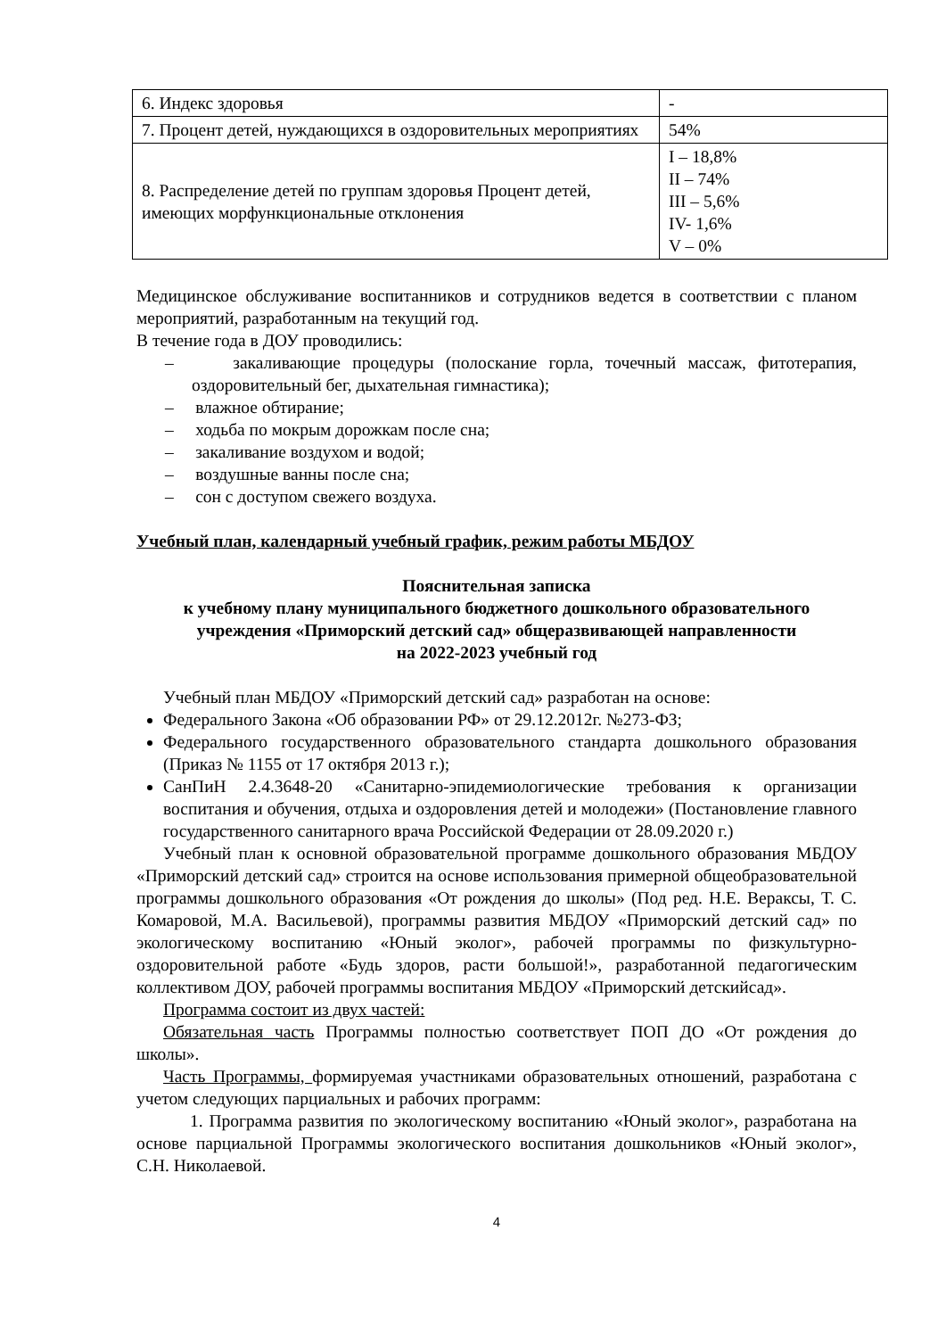| 6. Индекс здоровья | - |
| 7. Процент детей, нуждающихся в оздоровительных мероприятиях | 54% |
| 8. Распределение детей по группам здоровья Процент детей, имеющих морфункциональные отклонения | I – 18,8% II – 74% III – 5,6% IV- 1,6% V – 0% |
Медицинское обслуживание воспитанников и сотрудников ведется в соответствии с планом мероприятий, разработанным на текущий год.
В течение года в ДОУ проводились:
– закаливающие процедуры (полоскание горла, точечный массаж, фитотерапия, оздоровительный бег, дыхательная гимнастика);
– влажное обтирание;
– ходьба по мокрым дорожкам после сна;
– закаливание воздухом и водой;
– воздушные ванны после сна;
– сон с доступом свежего воздуха.
Учебный план, календарный учебный график, режим работы МБДОУ
Пояснительная записка
к учебному плану муниципального бюджетного дошкольного образовательного учреждения «Приморский детский сад» общеразвивающей направленности
на 2022-2023 учебный год
Учебный план МБДОУ «Приморский детский сад» разработан на основе:
Федерального Закона «Об образовании РФ» от 29.12.2012г. №273-ФЗ;
Федерального государственного образовательного стандарта дошкольного образования (Приказ № 1155 от 17 октября 2013 г.);
СанПиН 2.4.3648-20 «Санитарно-эпидемиологические требования к организации воспитания и обучения, отдыха и оздоровления детей и молодежи» (Постановление главного государственного санитарного врача Российской Федерации от 28.09.2020 г.)
Учебный план к основной образовательной программе дошкольного образования МБДОУ «Приморский детский сад» строится на основе использования примерной общеобразовательной программы дошкольного образования «От рождения до школы» (Под ред. Н.Е. Вераксы, Т. С. Комаровой, М.А. Васильевой), программы развития МБДОУ «Приморский детский сад» по экологическому воспитанию «Юный эколог», рабочей программы по физкультурно-оздоровительной работе «Будь здоров, расти большой!», разработанной педагогическим коллективом ДОУ, рабочей программы воспитания МБДОУ «Приморский детскийсад».
Программа состоит из двух частей:
Обязательная часть Программы полностью соответствует ПОП ДО «От рождения до школы».
Часть Программы, формируемая участниками образовательных отношений, разработана с учетом следующих парциальных и рабочих программ:
1. Программа развития по экологическому воспитанию «Юный эколог», разработана на основе парциальной Программы экологического воспитания дошкольников «Юный эколог», С.Н. Николаевой.
4